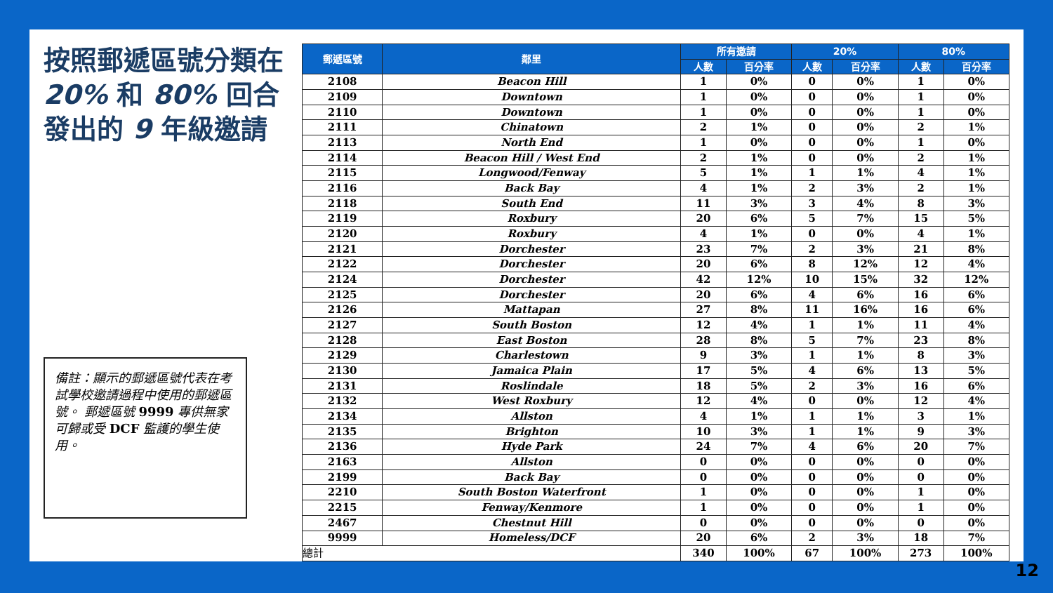按照郵遞區號分類在 20% 和 80% 回合發出的 9 年級邀請
備註：顯示的郵遞區號代表在考試學校邀請過程中使用的郵遞區號。 郵遞區號 9999 專供無家可歸或受 DCF 監護的學生使用。
| 郵遞區號 | 鄰里 | 所有邀請 | | 20% | | 80% | |
| --- | --- | --- | --- | --- | --- | --- | --- |
| | | 人數 | 百分率 | 人數 | 百分率 | 人數 | 百分率 |
| 2108 | Beacon Hill | 1 | 0% | 0 | 0% | 1 | 0% |
| 2109 | Downtown | 1 | 0% | 0 | 0% | 1 | 0% |
| 2110 | Downtown | 1 | 0% | 0 | 0% | 1 | 0% |
| 2111 | Chinatown | 2 | 1% | 0 | 0% | 2 | 1% |
| 2113 | North End | 1 | 0% | 0 | 0% | 1 | 0% |
| 2114 | Beacon Hill / West End | 2 | 1% | 0 | 0% | 2 | 1% |
| 2115 | Longwood/Fenway | 5 | 1% | 1 | 1% | 4 | 1% |
| 2116 | Back Bay | 4 | 1% | 2 | 3% | 2 | 1% |
| 2118 | South End | 11 | 3% | 3 | 4% | 8 | 3% |
| 2119 | Roxbury | 20 | 6% | 5 | 7% | 15 | 5% |
| 2120 | Roxbury | 4 | 1% | 0 | 0% | 4 | 1% |
| 2121 | Dorchester | 23 | 7% | 2 | 3% | 21 | 8% |
| 2122 | Dorchester | 20 | 6% | 8 | 12% | 12 | 4% |
| 2124 | Dorchester | 42 | 12% | 10 | 15% | 32 | 12% |
| 2125 | Dorchester | 20 | 6% | 4 | 6% | 16 | 6% |
| 2126 | Mattapan | 27 | 8% | 11 | 16% | 16 | 6% |
| 2127 | South Boston | 12 | 4% | 1 | 1% | 11 | 4% |
| 2128 | East Boston | 28 | 8% | 5 | 7% | 23 | 8% |
| 2129 | Charlestown | 9 | 3% | 1 | 1% | 8 | 3% |
| 2130 | Jamaica Plain | 17 | 5% | 4 | 6% | 13 | 5% |
| 2131 | Roslindale | 18 | 5% | 2 | 3% | 16 | 6% |
| 2132 | West Roxbury | 12 | 4% | 0 | 0% | 12 | 4% |
| 2134 | Allston | 4 | 1% | 1 | 1% | 3 | 1% |
| 2135 | Brighton | 10 | 3% | 1 | 1% | 9 | 3% |
| 2136 | Hyde Park | 24 | 7% | 4 | 6% | 20 | 7% |
| 2163 | Allston | 0 | 0% | 0 | 0% | 0 | 0% |
| 2199 | Back Bay | 0 | 0% | 0 | 0% | 0 | 0% |
| 2210 | South Boston Waterfront | 1 | 0% | 0 | 0% | 1 | 0% |
| 2215 | Fenway/Kenmore | 1 | 0% | 0 | 0% | 1 | 0% |
| 2467 | Chestnut Hill | 0 | 0% | 0 | 0% | 0 | 0% |
| 9999 | Homeless/DCF | 20 | 6% | 2 | 3% | 18 | 7% |
| 總計 | | 340 | 100% | 67 | 100% | 273 | 100% |
12